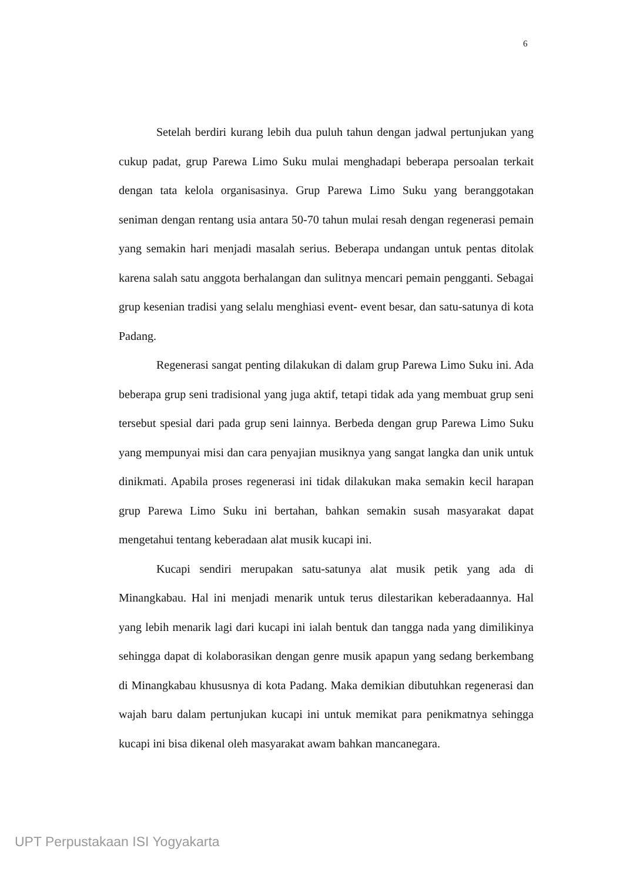6
Setelah berdiri kurang lebih dua puluh tahun dengan jadwal pertunjukan yang cukup padat, grup Parewa Limo Suku mulai menghadapi beberapa persoalan terkait dengan tata kelola organisasinya. Grup Parewa Limo Suku yang beranggotakan seniman dengan rentang usia antara 50-70 tahun mulai resah dengan regenerasi pemain yang semakin hari menjadi masalah serius. Beberapa undangan untuk pentas ditolak karena salah satu anggota berhalangan dan sulitnya mencari pemain pengganti. Sebagai grup kesenian tradisi yang selalu menghiasi event- event besar, dan satu-satunya di kota Padang.
Regenerasi sangat penting dilakukan di dalam grup Parewa Limo Suku ini. Ada beberapa grup seni tradisional yang juga aktif, tetapi tidak ada yang membuat grup seni tersebut spesial dari pada grup seni lainnya. Berbeda dengan grup Parewa Limo Suku yang mempunyai misi dan cara penyajian musiknya yang sangat langka dan unik untuk dinikmati. Apabila proses regenerasi ini tidak dilakukan maka semakin kecil harapan grup Parewa Limo Suku ini bertahan, bahkan semakin susah masyarakat dapat mengetahui tentang keberadaan alat musik kucapi ini.
Kucapi sendiri merupakan satu-satunya alat musik petik yang ada di Minangkabau. Hal ini menjadi menarik untuk terus dilestarikan keberadaannya. Hal yang lebih menarik lagi dari kucapi ini ialah bentuk dan tangga nada yang dimilikinya sehingga dapat di kolaborasikan dengan genre musik apapun yang sedang berkembang di Minangkabau khususnya di kota Padang. Maka demikian dibutuhkan regenerasi dan wajah baru dalam pertunjukan kucapi ini untuk memikat para penikmatnya sehingga kucapi ini bisa dikenal oleh masyarakat awam bahkan mancanegara.
UPT Perpustakaan ISI Yogyakarta